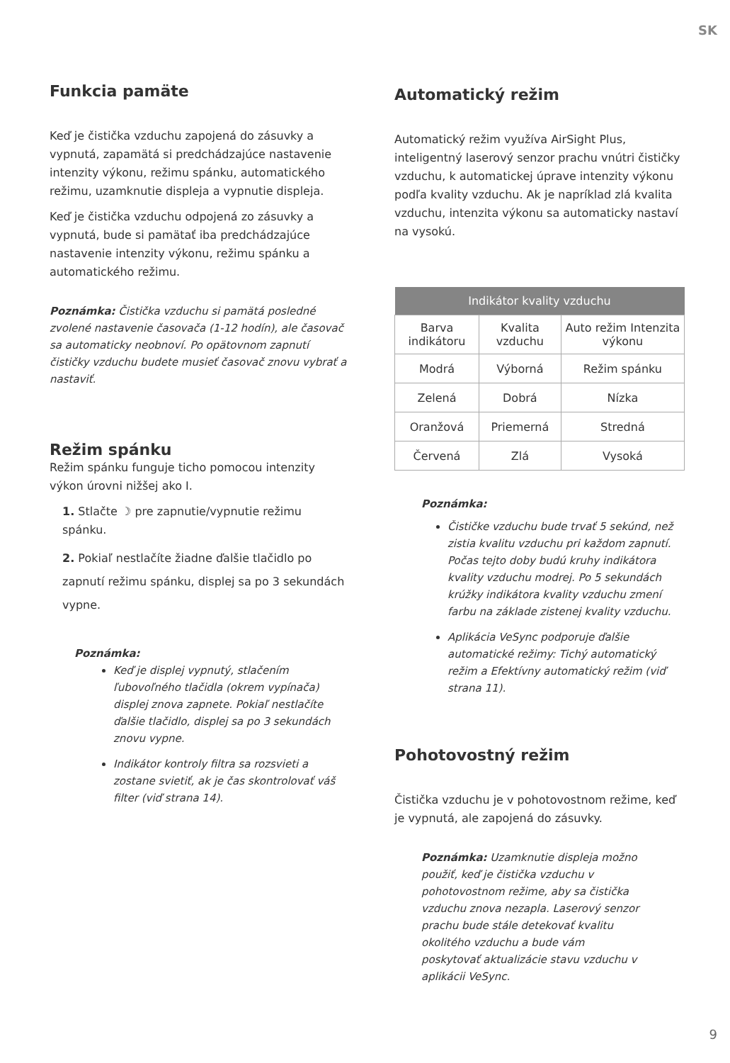SK
Funkcia pamäte
Keď je čistička vzduchu zapojená do zásuvky a vypnutá, zapamätá si predchádzajúce nastavenie intenzity výkonu, režimu spánku, automatického režimu, uzamknutie displeja a vypnutie displeja.
Keď je čistička vzduchu odpojená zo zásuvky a vypnutá, bude si pamätať iba predchádzajúce nastavenie intenzity výkonu, režimu spánku a automatického režimu.
Poznámka: Čistička vzduchu si pamätá posledné zvolené nastavenie časovača (1-12 hodín), ale časovač sa automaticky neobnoví. Po opätovnom zapnutí čističky vzduchu budete musieť časovač znovu vybrať a nastaviť.
Režim spánku
Režim spánku funguje ticho pomocou intenzity výkon úrovni nižšej ako I.
1. Stlačte ☽ pre zapnutie/vypnutie režimu spánku.
2. Pokiaľ nestlačíte žiadne ďalšie tlačidlo po zapnutí režimu spánku, displej sa po 3 sekundách vypne.
Poznámka:
Keď je displej vypnutý, stlačením ľubovoľného tlačidla (okrem vypínača) displej znova zapnete. Pokiaľ nestlačíte ďalšie tlačidlo, displej sa po 3 sekundách znovu vypne.
Indikátor kontroly filtra sa rozsvieti a zostane svietiť, ak je čas skontrolovať váš filter (viď strana 14).
Automatický režim
Automatický režim využíva AirSight Plus, inteligentný laserový senzor prachu vnútri čističky vzduchu, k automatickej úprave intenzity výkonu podľa kvality vzduchu. Ak je napríklad zlá kvalita vzduchu, intenzita výkonu sa automaticky nastaví na vysokú.
| Indikátor kvality vzduchu | | |
| --- | --- | --- |
| Barva indikátoru | Kvalita vzduchu | Auto režim Intenzita výkonu |
| Modrá | Výborná | Režim spánku |
| Zelená | Dobrá | Nízka |
| Oranžová | Priemerná | Stredná |
| Červená | Zlá | Vysoká |
Poznámka:
Čističke vzduchu bude trvať 5 sekúnd, než zistia kvalitu vzduchu pri každom zapnutí. Počas tejto doby budú kruhy indikátora kvality vzduchu modrej. Po 5 sekundách krúžky indikátora kvality vzduchu zmení farbu na základe zistenej kvality vzduchu.
Aplikácia VeSync podporuje ďalšie automatické režimy: Tichý automatický režim a Efektívny automatický režim (viď strana 11).
Pohotovostný režim
Čistička vzduchu je v pohotovostnom režime, keď je vypnutá, ale zapojená do zásuvky.
Poznámka: Uzamknutie displeja možno použiť, keď je čistička vzduchu v pohotovostnom režime, aby sa čistička vzduchu znova nezapla. Laserový senzor prachu bude stále detekovať kvalitu okolitého vzduchu a bude vám poskytovať aktualizácie stavu vzduchu v aplikácii VeSync.
9